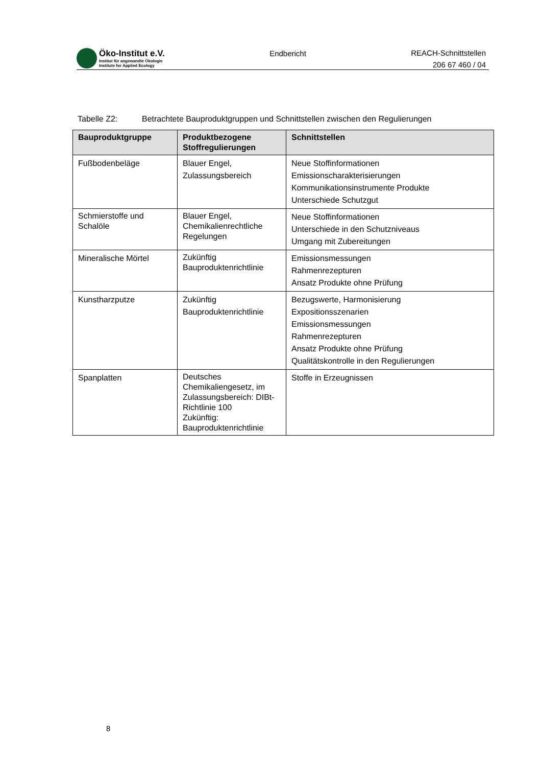Öko-Institut e.V.
Institut für angewandte Ökologie
Institute for Applied Ecology
Endbericht
REACH-Schnittstellen
206 67 460 / 04
Tabelle Z2: Betrachtete Bauproduktgruppen und Schnittstellen zwischen den Regulierungen
| Bauproduktgruppe | Produktbezogene Stoffregulierungen | Schnittstellen |
| --- | --- | --- |
| Fußbodenbeläge | Blauer Engel, Zulassungsbereich | Neue Stoffinformationen Emissionscharakterisierungen Kommunikationsinstrumente Produkte Unterschiede Schutzgut |
| Schmierstoffe und Schalöle | Blauer Engel, Chemikalienrechtliche Regelungen | Neue Stoffinformationen Unterschiede in den Schutzniveaus Umgang mit Zubereitungen |
| Mineralische Mörtel | Zukünftig Bauproduktenrichtlinie | Emissionsmessungen Rahmenrezepturen Ansatz Produkte ohne Prüfung |
| Kunstharzputze | Zukünftig Bauproduktenrichtlinie | Bezugswerte, Harmonisierung Expositionsszenarien Emissionsmessungen Rahmenrezepturen Ansatz Produkte ohne Prüfung Qualitätskontrolle in den Regulierungen |
| Spanplatten | Deutsches Chemikaliengesetz, im Zulassungsbereich: DIBt-Richtlinie 100 Zukünftig: Bauproduktenrichtlinie | Stoffe in Erzeugnissen |
8